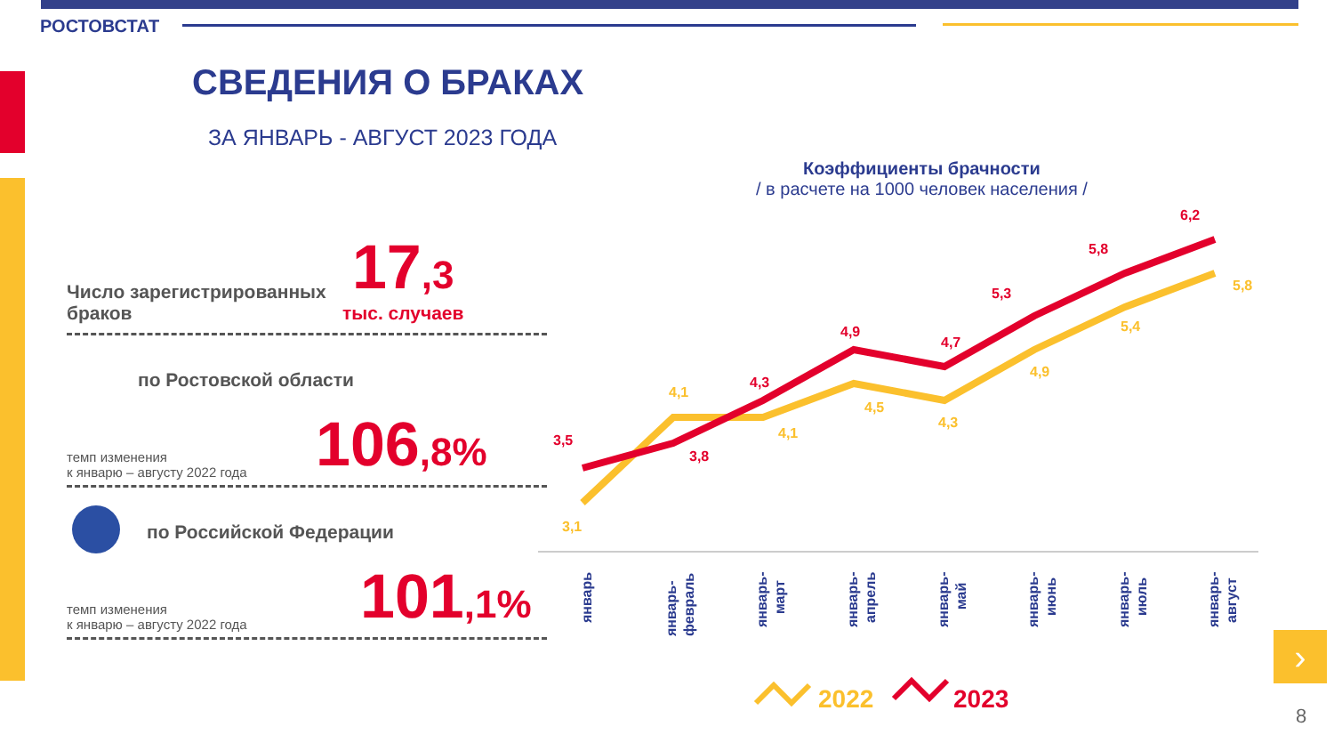РОСТОВСТАТ
СВЕДЕНИЯ О БРАКАХ
ЗА ЯНВАРЬ - АВГУСТ 2023 ГОДА
Число зарегистрированных браков
17,3
тыс. случаев
по Ростовской области
темп изменения
к январю – августу 2022 года
106,8%
по Российской Федерации
темп изменения
к январю – августу 2022 года
101,1%
Коэффициенты брачности
/ в расчете на 1000 человек населения /
3,5
3,8
4,3
4,9
4,7
5,3
5,8
6,2
3,1
4,1
4,1
4,5
4,3
4,9
5,4
5,8
январь
январь-
февраль
январь-
март
январь-
апрель
январь-
май
январь-
июнь
январь-
июль
январь-
август
2022
2023
›
8